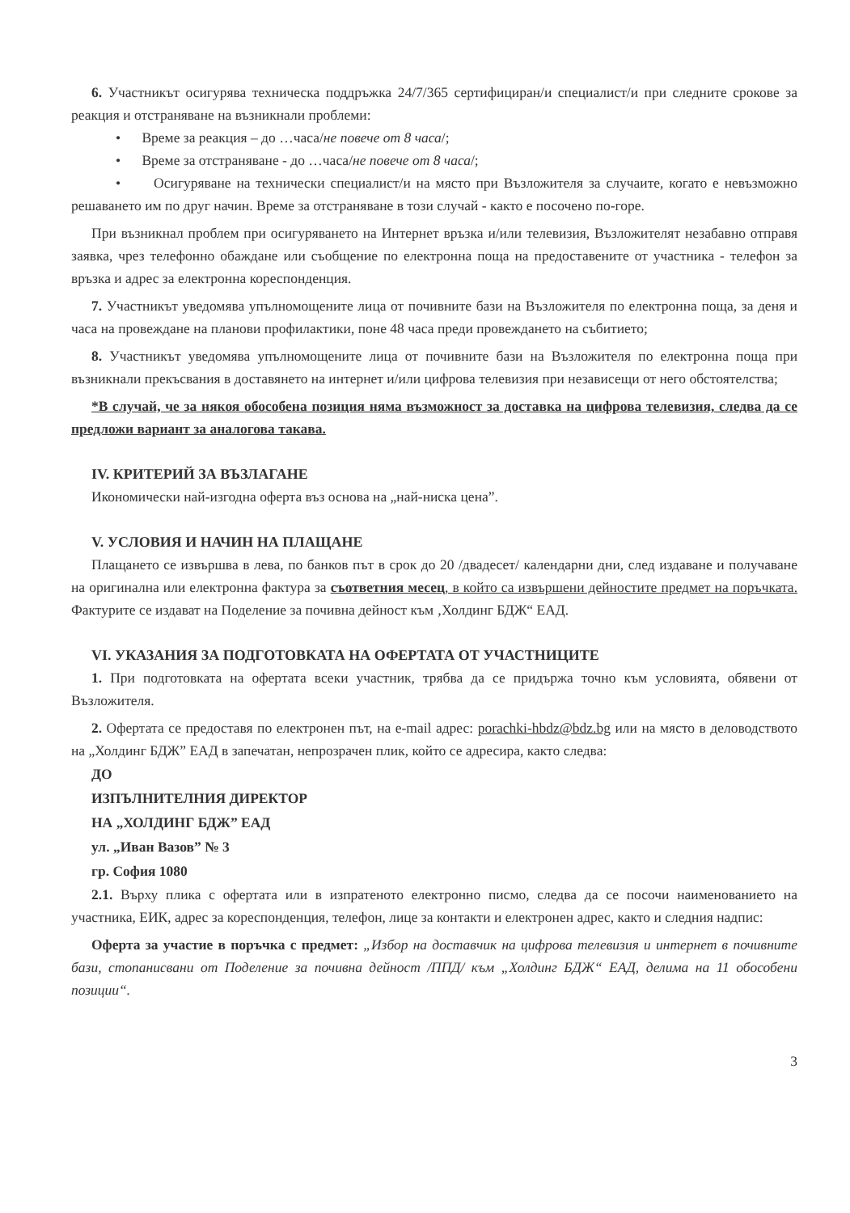6. Участникът осигурява техническа поддръжка 24/7/365 сертифициран/и специалист/и при следните срокове за реакция и отстраняване на възникнали проблеми:
• Време за реакция – до …часа/не повече от 8 часа/;
• Време за отстраняване - до …часа/не повече от 8 часа/;
• Осигуряване на технически специалист/и на място при Възложителя за случаите, когато е невъзможно решаването им по друг начин. Време за отстраняване в този случай - както е посочено по-горе.
При възникнал проблем при осигуряването на Интернет връзка и/или телевизия, Възложителят незабавно отправя заявка, чрез телефонно обаждане или съобщение по електронна поща на предоставените от участника - телефон за връзка и адрес за електронна кореспонденция.
7. Участникът уведомява упълномощените лица от почивните бази на Възложителя по електронна поща, за деня и часа на провеждане на планови профилактики, поне 48 часа преди провеждането на събитието;
8. Участникът уведомява упълномощените лица от почивните бази на Възложителя по електронна поща при възникнали прекъсвания в доставянето на интернет и/или цифрова телевизия при независещи от него обстоятелства;
*В случай, че за някоя обособена позиция няма възможност за доставка на цифрова телевизия, следва да се предложи вариант за аналогова такава.
IV. КРИТЕРИЙ ЗА ВЪЗЛАГАНЕ
Икономически най-изгодна оферта въз основа на „най-ниска цена”.
V. УСЛОВИЯ И НАЧИН НА ПЛАЩАНЕ
Плащането се извършва в лева, по банков път в срок до 20 /двадесет/ календарни дни, след издаване и получаване на оригинална или електронна фактура за съответния месец, в който са извършени дейностите предмет на поръчката. Фактурите се издават на Поделение за почивна дейност към ‚Холдинг БДЖ“ ЕАД.
VI. УКАЗАНИЯ ЗА ПОДГОТОВКАТА НА ОФЕРТАТА ОТ УЧАСТНИЦИТЕ
1. При подготовката на офертата всеки участник, трябва да се придържа точно към условията, обявени от Възложителя.
2. Офертата се предоставя по електронен път, на e-mail адрес: porachki-hbdz@bdz.bg или на място в деловодството на „Холдинг БДЖ” ЕАД в запечатан, непрозрачен плик, който се адресира, както следва:
ДО
ИЗПЪЛНИТЕЛНИЯ ДИРЕКТОР
НА „ХОЛДИНГ БДЖ” ЕАД
ул. „Иван Вазов” № 3
гр. София 1080
2.1. Върху плика с офертата или в изпратеното електронно писмо, следва да се посочи наименованието на участника, ЕИК, адрес за кореспонденция, телефон, лице за контакти и електронен адрес, както и следния надпис:
Оферта за участие в поръчка с предмет: „Избор на доставчик на цифрова телевизия и интернет в почивните бази, стопанисвани от Поделение за почивна дейност /ППД/ към „Холдинг БДЖ“ ЕАД, делима на 11 обособени позиции“.
3